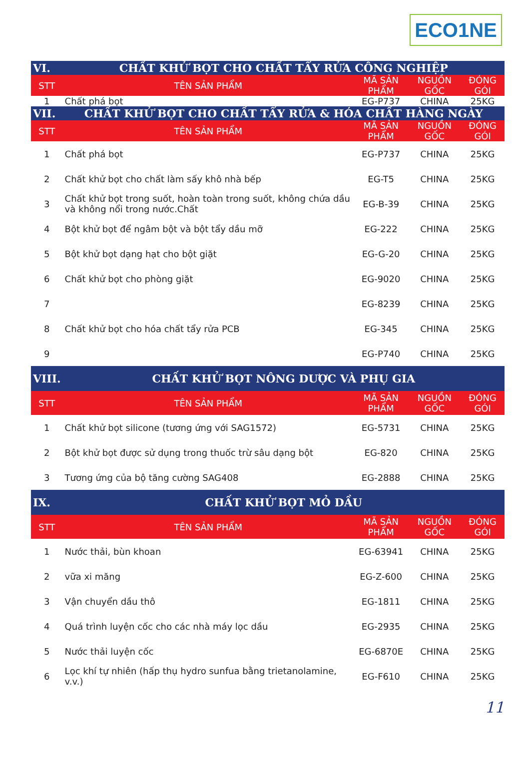ECO1NE
| VI. | CHẤT KHỬ BỌT CHO CHẤT TẨY RỬA CÔNG NGHIỆP | | | |
| STT | TÊN SẢN PHẨM | MÃ SẢN PHẨM | NGUỒN GỐC | ĐÓNG GÓI |
| 1 | Chất phá bọt | EG-P737 | CHINA | 25KG |
| VII. | CHẤT KHỬ BỌT CHO CHẤT TẨY RỬA & HÓA CHẤT HÀNG NGÀY | | | |
| STT | TÊN SẢN PHẨM | MÃ SẢN PHẨM | NGUỒN GỐC | ĐÓNG GÓI |
| 1 | Chất phá bọt | EG-P737 | CHINA | 25KG |
| 2 | Chất khử bọt cho chất làm sấy khô nhà bếp | EG-T5 | CHINA | 25KG |
| 3 | Chất khử bọt trong suốt, hoàn toàn trong suốt, không chứa dầu và không nổi trong nước.Chất | EG-B-39 | CHINA | 25KG |
| 4 | Bột khử bọt để ngâm bột và bột tẩy dầu mỡ | EG-222 | CHINA | 25KG |
| 5 | Bột khử bọt dạng hạt cho bột giặt | EG-G-20 | CHINA | 25KG |
| 6 | Chất khử bọt cho phòng giặt | EG-9020 | CHINA | 25KG |
| 7 | | EG-8239 | CHINA | 25KG |
| 8 | Chất khử bọt cho hóa chất tẩy rửa PCB | EG-345 | CHINA | 25KG |
| 9 | | EG-P740 | CHINA | 25KG |
| VIII. | CHẤT KHỬ BỌT NÔNG DƯỢC VÀ PHỤ GIA | | | |
| STT | TÊN SẢN PHẨM | MÃ SẢN PHẨM | NGUỒN GỐC | ĐÓNG GÓI |
| 1 | Chất khử bọt silicone (tương ứng với SAG1572) | EG-5731 | CHINA | 25KG |
| 2 | Bột khử bọt được sử dụng trong thuốc trừ sâu dạng bột | EG-820 | CHINA | 25KG |
| 3 | Tương ứng của bộ tăng cường SAG408 | EG-2888 | CHINA | 25KG |
| IX. | CHẤT KHỬ BỌT MỎ DẦU | | | |
| STT | TÊN SẢN PHẨM | MÃ SẢN PHẨM | NGUỒN GỐC | ĐÓNG GÓI |
| 1 | Nước thải, bùn khoan | EG-63941 | CHINA | 25KG |
| 2 | vữa xi măng | EG-Z-600 | CHINA | 25KG |
| 3 | Vận chuyển dầu thô | EG-1811 | CHINA | 25KG |
| 4 | Quá trình luyện cốc cho các nhà máy lọc dầu | EG-2935 | CHINA | 25KG |
| 5 | Nước thải luyện cốc | EG-6870E | CHINA | 25KG |
| 6 | Lọc khí tự nhiên (hấp thụ hydro sunfua bằng trietanolamine, v.v.) | EG-F610 | CHINA | 25KG |
11